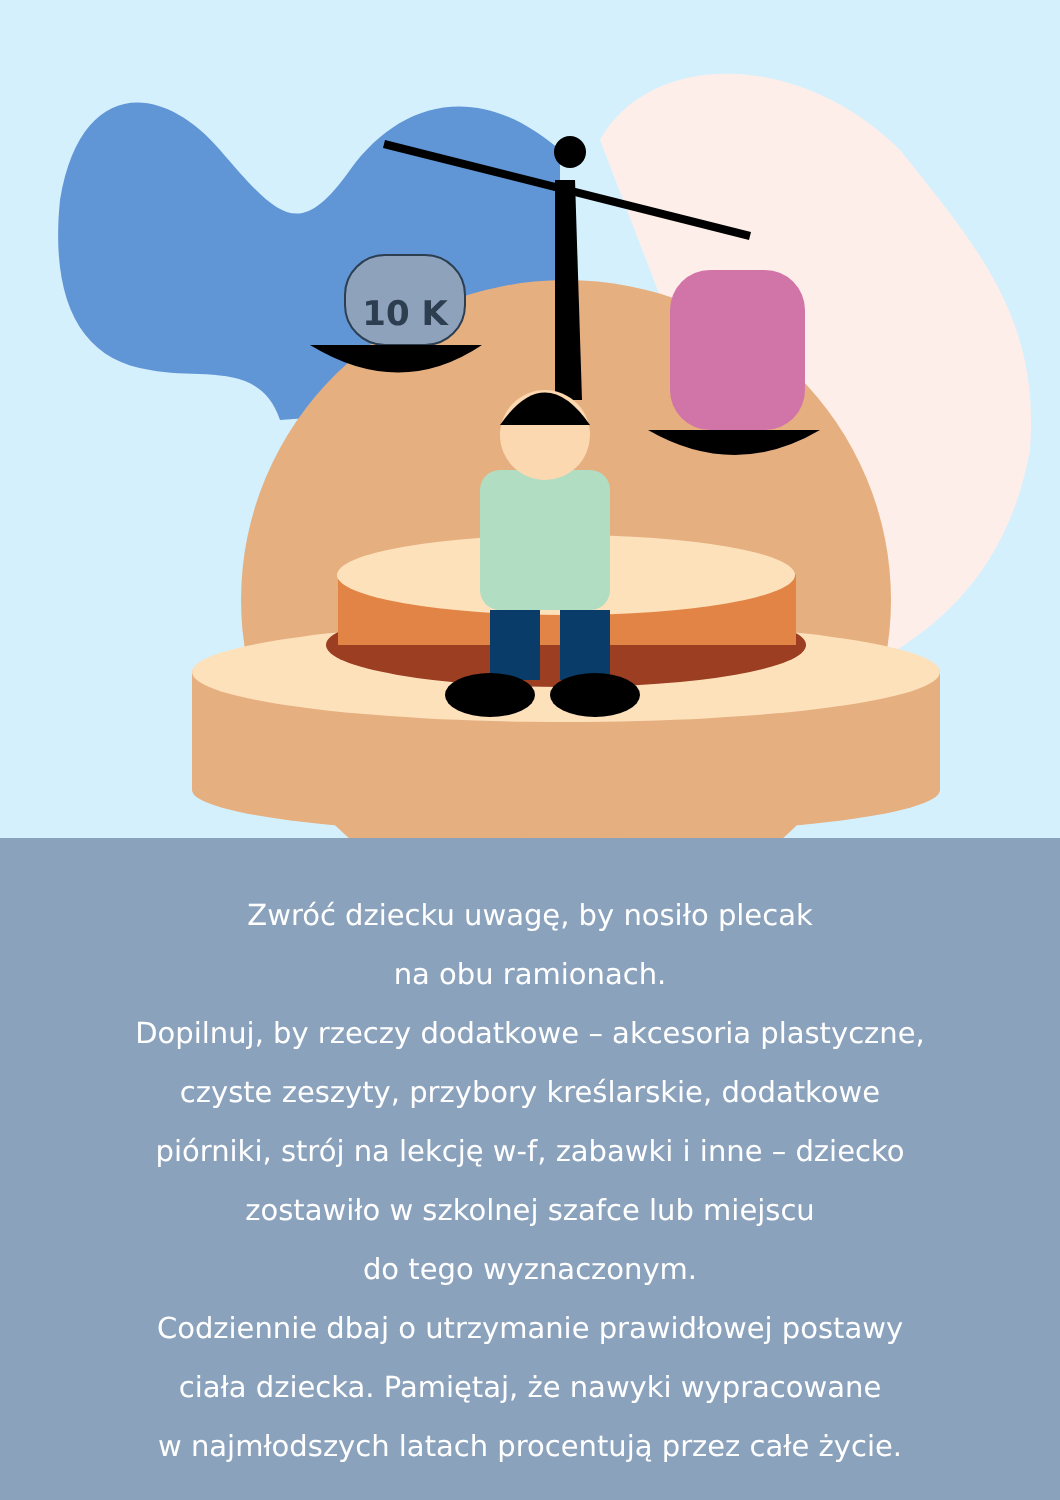10 K
Zwróć dziecku uwagę, by nosiło plecak
na obu ramionach.
Dopilnuj, by rzeczy dodatkowe – akcesoria plastyczne,
czyste zeszyty, przybory kreślarskie, dodatkowe
piórniki, strój na lekcję w-f, zabawki i inne – dziecko
zostawiło w szkolnej szafce lub miejscu
do tego wyznaczonym.
Codziennie dbaj o utrzymanie prawidłowej postawy
ciała dziecka. Pamiętaj, że nawyki wypracowane
w najmłodszych latach procentują przez całe życie.